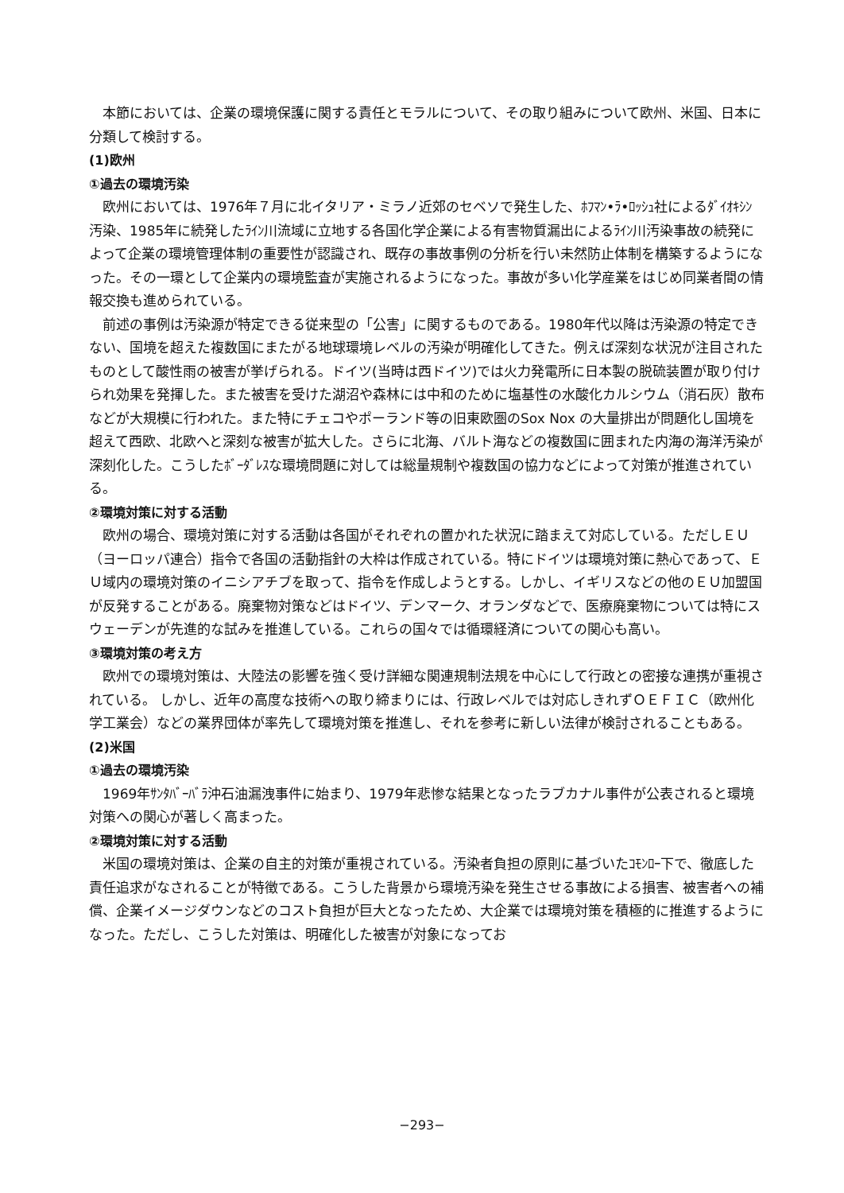本節においては、企業の環境保護に関する責任とモラルについて、その取り組みについて欧州、米国、日本に分類して検討する。
(1)欧州
①過去の環境汚染
欧州においては、1976年７月に北イタリア・ミラノ近郊のセベソで発生した、ﾎﾌﾏﾝ•ﾗ•ﾛｯｼｭ社によるﾀﾞｲｵｷｼﾝ汚染、1985年に続発したﾗｲﾝ川流域に立地する各国化学企業による有害物質漏出によるﾗｲﾝ川汚染事故の続発によって企業の環境管理体制の重要性が認識され、既存の事故事例の分析を行い未然防止体制を構築するようになった。その一環として企業内の環境監査が実施されるようになった。事故が多い化学産業をはじめ同業者間の情報交換も進められている。
前述の事例は汚染源が特定できる従来型の「公害」に関するものである。1980年代以降は汚染源の特定できない、国境を超えた複数国にまたがる地球環境レベルの汚染が明確化してきた。例えば深刻な状況が注目されたものとして酸性雨の被害が挙げられる。ドイツ(当時は西ドイツ)では火力発電所に日本製の脱硫装置が取り付けられ効果を発揮した。また被害を受けた湖沼や森林には中和のために塩基性の水酸化カルシウム（消石灰）散布などが大規模に行われた。また特にチェコやポーランド等の旧東欧圏のSox Nox の大量排出が問題化し国境を超えて西欧、北欧へと深刻な被害が拡大した。さらに北海、バルト海などの複数国に囲まれた内海の海洋汚染が深刻化した。こうしたﾎﾞｰﾀﾞﾚｽな環境問題に対しては総量規制や複数国の協力などによって対策が推進されている。
②環境対策に対する活動
欧州の場合、環境対策に対する活動は各国がそれぞれの置かれた状況に踏まえて対応している。ただしＥＵ（ヨーロッパ連合）指令で各国の活動指針の大枠は作成されている。特にドイツは環境対策に熱心であって、ＥＵ域内の環境対策のイニシアチブを取って、指令を作成しようとする。しかし、イギリスなどの他のＥＵ加盟国が反発することがある。廃棄物対策などはドイツ、デンマーク、オランダなどで、医療廃棄物については特にスウェーデンが先進的な試みを推進している。これらの国々では循環経済についての関心も高い。
③環境対策の考え方
欧州での環境対策は、大陸法の影響を強く受け詳細な関連規制法規を中心にして行政との密接な連携が重視されている。 しかし、近年の高度な技術への取り締まりには、行政レベルでは対応しきれずＯＥＦＩＣ（欧州化学工業会）などの業界団体が率先して環境対策を推進し、それを参考に新しい法律が検討されることもある。
(2)米国
①過去の環境汚染
1969年ｻﾝﾀﾊﾞｰﾊﾞﾗ沖石油漏洩事件に始まり、1979年悲惨な結果となったラブカナル事件が公表されると環境対策への関心が著しく高まった。
②環境対策に対する活動
米国の環境対策は、企業の自主的対策が重視されている。汚染者負担の原則に基づいたｺﾓﾝﾛｰ下で、徹底した責任追求がなされることが特徴である。こうした背景から環境汚染を発生させる事故による損害、被害者への補償、企業イメージダウンなどのコスト負担が巨大となったため、大企業では環境対策を積極的に推進するようになった。ただし、こうした対策は、明確化した被害が対象になってお
−293−